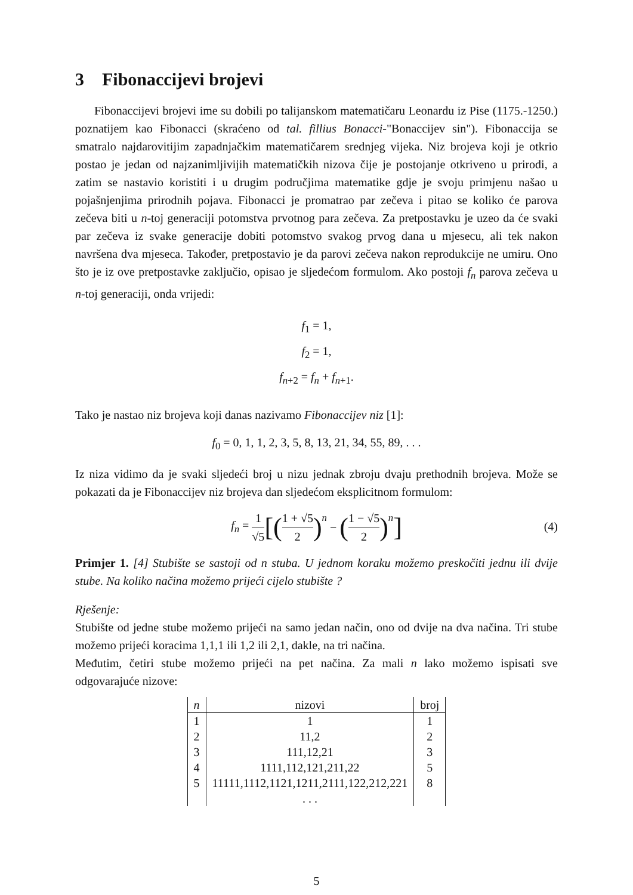3 Fibonaccijevi brojevi
Fibonaccijevi brojevi ime su dobili po talijanskom matematičaru Leonardu iz Pise (1175.-1250.) poznatijem kao Fibonacci (skraćeno od tal. fillius Bonacci-"Bonaccijev sin"). Fibonaccija se smatralo najdarovitijim zapadnjačkim matematičarem srednjeg vijeka. Niz brojeva koji je otkrio postao je jedan od najzanimljivijih matematičkih nizova čije je postojanje otkriveno u prirodi, a zatim se nastavio koristiti i u drugim područjima matematike gdje je svoju primjenu našao u pojašnjenjima prirodnih pojava. Fibonacci je promatrao par zečeva i pitao se koliko će parova zečeva biti u n-toj generaciji potomstva prvotnog para zečeva. Za pretpostavku je uzeo da će svaki par zečeva iz svake generacije dobiti potomstvo svakog prvog dana u mjesecu, ali tek nakon navršena dva mjeseca. Također, pretpostavio je da parovi zečeva nakon reprodukcije ne umiru. Ono što je iz ove pretpostavke zaključio, opisao je sljedećom formulom. Ako postoji f<sub>n</sub> parova zečeva u n-toj generaciji, onda vrijedi:
f<sub>1</sub> = 1,
f<sub>2</sub> = 1,
f<sub>n+2</sub> = f<sub>n</sub> + f<sub>n+1</sub>.
Tako je nastao niz brojeva koji danas nazivamo Fibonaccijev niz [1]:
f<sub>0</sub> = 0, 1, 1, 2, 3, 5, 8, 13, 21, 34, 55, 89, . . .
Iz niza vidimo da je svaki sljedeći broj u nizu jednak zbroju dvaju prethodnih brojeva. Može se pokazati da je Fibonaccijev niz brojeva dan sljedećom eksplicitnom formulom:
f<sub>n</sub> = 1 √5 [(1 + √5 2)<sup>n</sup> − (1 − √5 2)<sup>n</sup>]
(4)
Primjer 1. [4] Stubište se sastoji od n stuba. U jednom koraku možemo preskočiti jednu ili dvije stube. Na koliko načina možemo prijeći cijelo stubište ?
Rješenje:
Stubište od jedne stube možemo prijeći na samo jedan način, ono od dvije na dva načina. Tri stube možemo prijeći koracima 1,1,1 ili 1,2 ili 2,1, dakle, na tri načina.
Međutim, četiri stube možemo prijeći na pet načina. Za mali n lako možemo ispisati sve odgovarajuće nizove:
| n | nizovi | broj |
| --- | --- | --- |
| 1 | 1 | 1 |
| 2 | 11,2 | 2 |
| 3 | 111,12,21 | 3 |
| 4 | 1111,112,121,211,22 | 5 |
| 5 | 11111,1112,1121,1211,2111,122,212,221 | 8 |
| | . . . | |
5